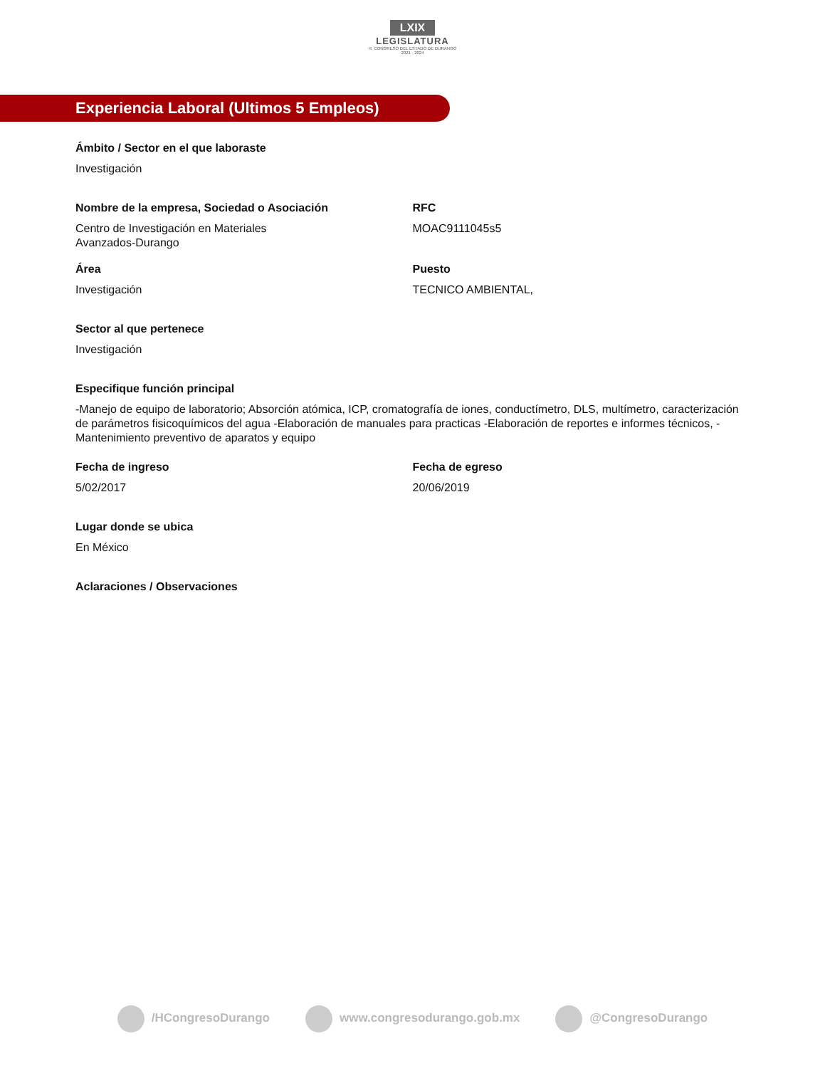LXIX
LEGISLATURA
H. CONGRESO DEL ESTADO DE DURANGO
2021 - 2024
Experiencia Laboral (Ultimos 5 Empleos)
Ámbito / Sector en el que laboraste
Investigación
Nombre de la empresa, Sociedad o Asociación
Centro de Investigación en Materiales
Avanzados-Durango
RFC
MOAC9111045s5
Área
Investigación
Puesto
TECNICO AMBIENTAL,
Sector al que pertenece
Investigación
Especifique función principal
-Manejo de equipo de laboratorio; Absorción atómica, ICP, cromatografía de iones, conductímetro, DLS, multímetro, caracterización de parámetros fisicoquímicos del agua -Elaboración de manuales para practicas -Elaboración de reportes e informes técnicos, -Mantenimiento preventivo de aparatos y equipo
Fecha de ingreso
5/02/2017
Fecha de egreso
20/06/2019
Lugar donde se ubica
En México
Aclaraciones / Observaciones
/HCongresoDurango www.congresodurango.gob.mx @CongresoDurango